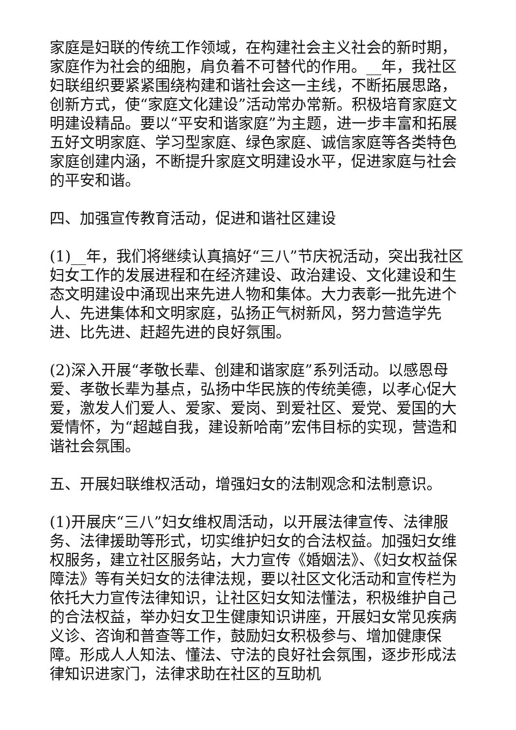家庭是妇联的传统工作领域，在构建社会主义社会的新时期，家庭作为社会的细胞，肩负着不可替代的作用。__年，我社区妇联组织要紧紧围绕构建和谐社会这一主线，不断拓展思路，创新方式，使“家庭文化建设”活动常办常新。积极培育家庭文明建设精品。要以“平安和谐家庭”为主题，进一步丰富和拓展五好文明家庭、学习型家庭、绿色家庭、诚信家庭等各类特色家庭创建内涵，不断提升家庭文明建设水平，促进家庭与社会的平安和谐。
四、加强宣传教育活动，促进和谐社区建设
(1)__年，我们将继续认真搞好“三八”节庆祝活动，突出我社区妇女工作的发展进程和在经济建设、政治建设、文化建设和生态文明建设中涌现出来先进人物和集体。大力表彰一批先进个人、先进集体和文明家庭，弘扬正气树新风，努力营造学先进、比先进、赶超先进的良好氛围。
(2)深入开展“孝敬长辈、创建和谐家庭”系列活动。以感恩母爱、孝敬长辈为基点，弘扬中华民族的传统美德，以孝心促大爱，激发人们爱人、爱家、爱岗、到爱社区、爱党、爱国的大爱情怀，为“超越自我，建设新哈南”宏伟目标的实现，营造和谐社会氛围。
五、开展妇联维权活动，增强妇女的法制观念和法制意识。
(1)开展庆“三八”妇女维权周活动，以开展法律宣传、法律服务、法律援助等形式，切实维护妇女的合法权益。加强妇女维权服务，建立社区服务站，大力宣传《婚姻法》、《妇女权益保障法》等有关妇女的法律法规，要以社区文化活动和宣传栏为依托大力宣传法律知识，让社区妇女知法懂法，积极维护自己的合法权益，举办妇女卫生健康知识讲座，开展妇女常见疾病义诊、咨询和普查等工作，鼓励妇女积极参与、增加健康保障。形成人人知法、懂法、守法的良好社会氛围，逐步形成法律知识进家门，法律求助在社区的互助机